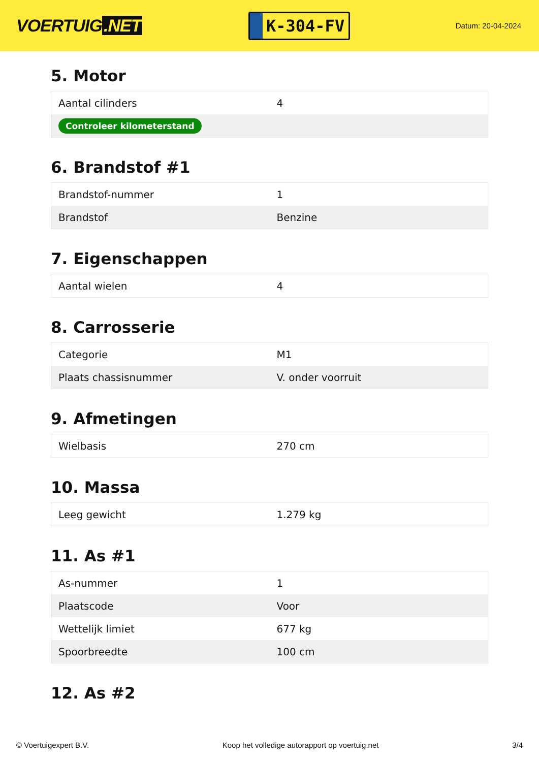VOERTUIG.NET
K-304-FV
Datum: 20-04-2024
5. Motor
| Aantal cilinders | 4 |
| Controleer kilometerstand | |
6. Brandstof #1
| Brandstof-nummer | 1 |
| Brandstof | Benzine |
7. Eigenschappen
| Aantal wielen | 4 |
8. Carrosserie
| Categorie | M1 |
| Plaats chassisnummer | V. onder voorruit |
9. Afmetingen
| Wielbasis | 270 cm |
10. Massa
| Leeg gewicht | 1.279 kg |
11. As #1
| As-nummer | 1 |
| Plaatscode | Voor |
| Wettelijk limiet | 677 kg |
| Spoorbreedte | 100 cm |
12. As #2
© Voertuigexpert B.V. Koop het volledige autorapport op voertuig.net 3/4